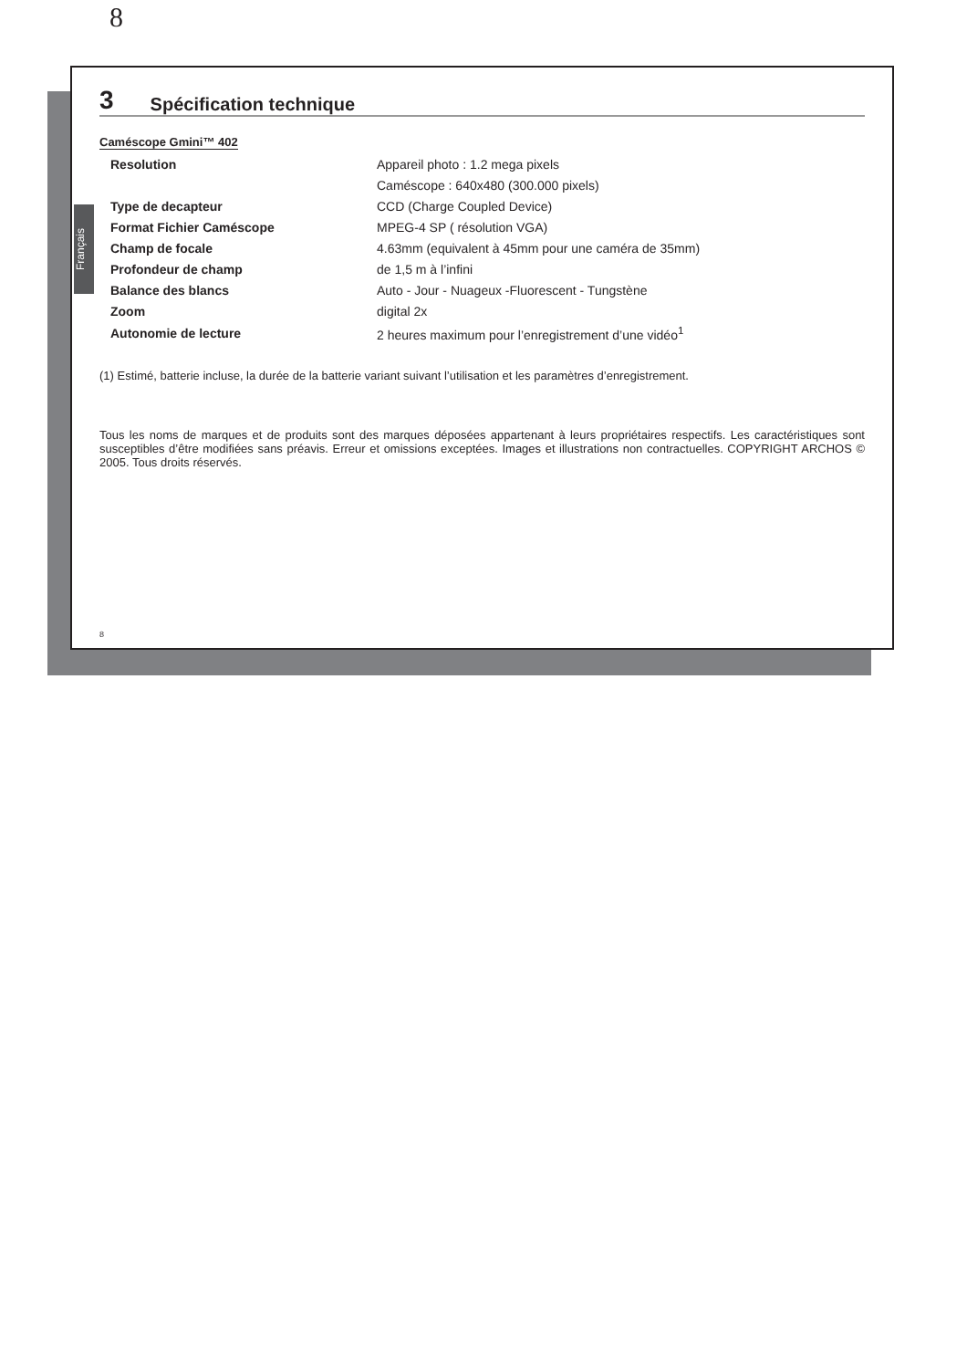8
Français
3 Spécification technique
Caméscope Gmini™ 402
| Resolution | Appareil photo : 1.2 mega pixels |
| | Caméscope : 640x480 (300.000 pixels) |
| Type de decapteur | CCD (Charge Coupled Device) |
| Format Fichier Caméscope | MPEG-4 SP ( résolution VGA) |
| Champ de focale | 4.63mm (equivalent à 45mm pour une caméra de 35mm) |
| Profondeur de champ | de 1,5 m à l’infini |
| Balance des blancs | Auto - Jour - Nuageux -Fluorescent - Tungstène |
| Zoom | digital 2x |
| Autonomie de lecture | 2 heures maximum pour l’enregistrement d’une vidéo<sup>1</sup> |
(1) Estimé, batterie incluse, la durée de la batterie variant suivant l’utilisation et les paramètres d’enregistrement.
Tous les noms de marques et de produits sont des marques déposées appartenant à leurs propriétaires respectifs. Les caractéristiques sont susceptibles d’être modifiées sans préavis. Erreur et omissions exceptées. Images et illustrations non contractuelles. COPYRIGHT ARCHOS © 2005. Tous droits réservés.
8